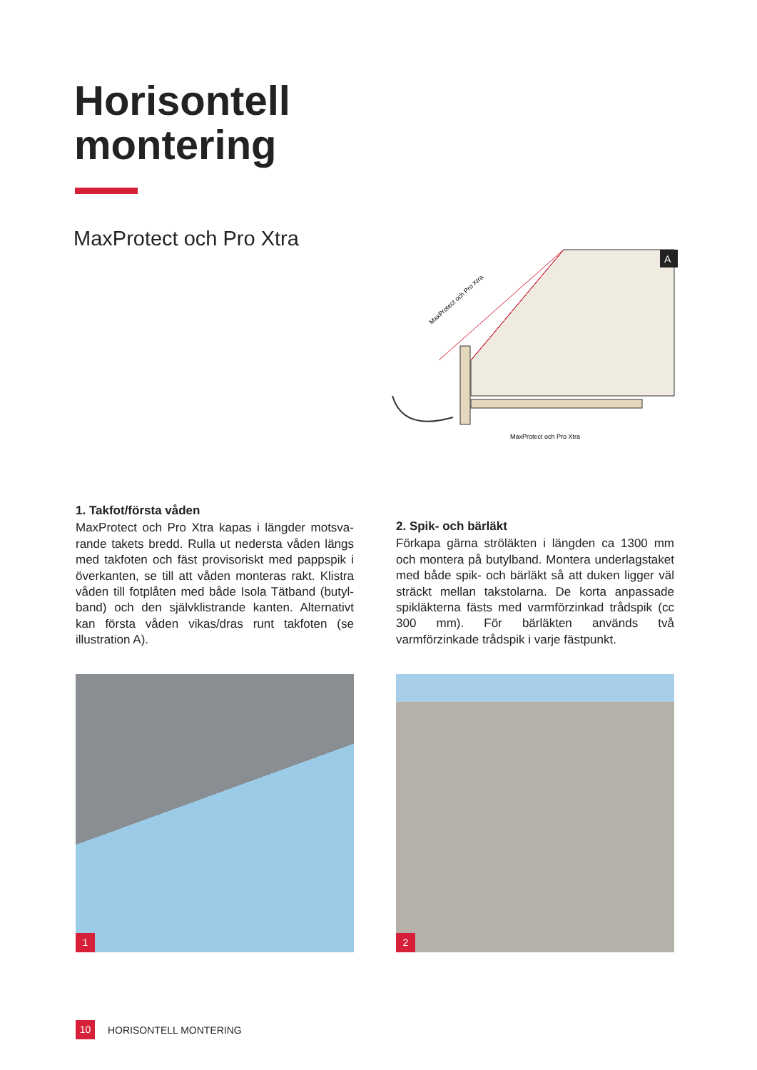Horisontell
montering
MaxProtect och Pro Xtra
A
MaxProtect och Pro Xtra
MaxProtect och Pro Xtra
1. Takfot/första våden
MaxProtect och Pro Xtra kapas i längder motsva­rande takets bredd. Rulla ut nedersta våden längs med takfoten och fäst provisoriskt med pappspik i överkanten, se till att våden monteras rakt. Klistra våden till fotplåten med både Isola Tätband (butyl­band) och den självklistrande kanten. Alternativt kan första våden vikas/dras runt takfoten (se illustra­tion A).
2. Spik- och bärläkt
Förkapa gärna ströläkten i längden ca 1300 mm och montera på butylband. Montera underlagstaket med både spik- och bärläkt så att duken ligger väl sträckt mellan takstolarna. De korta anpassade spikläkterna fästs med varmförzinkad trådspik (cc 300 mm). För bärläkten används två varmförzinkade trådspik i varje fästpunkt.
1 2
10 HORISONTELL MONTERING